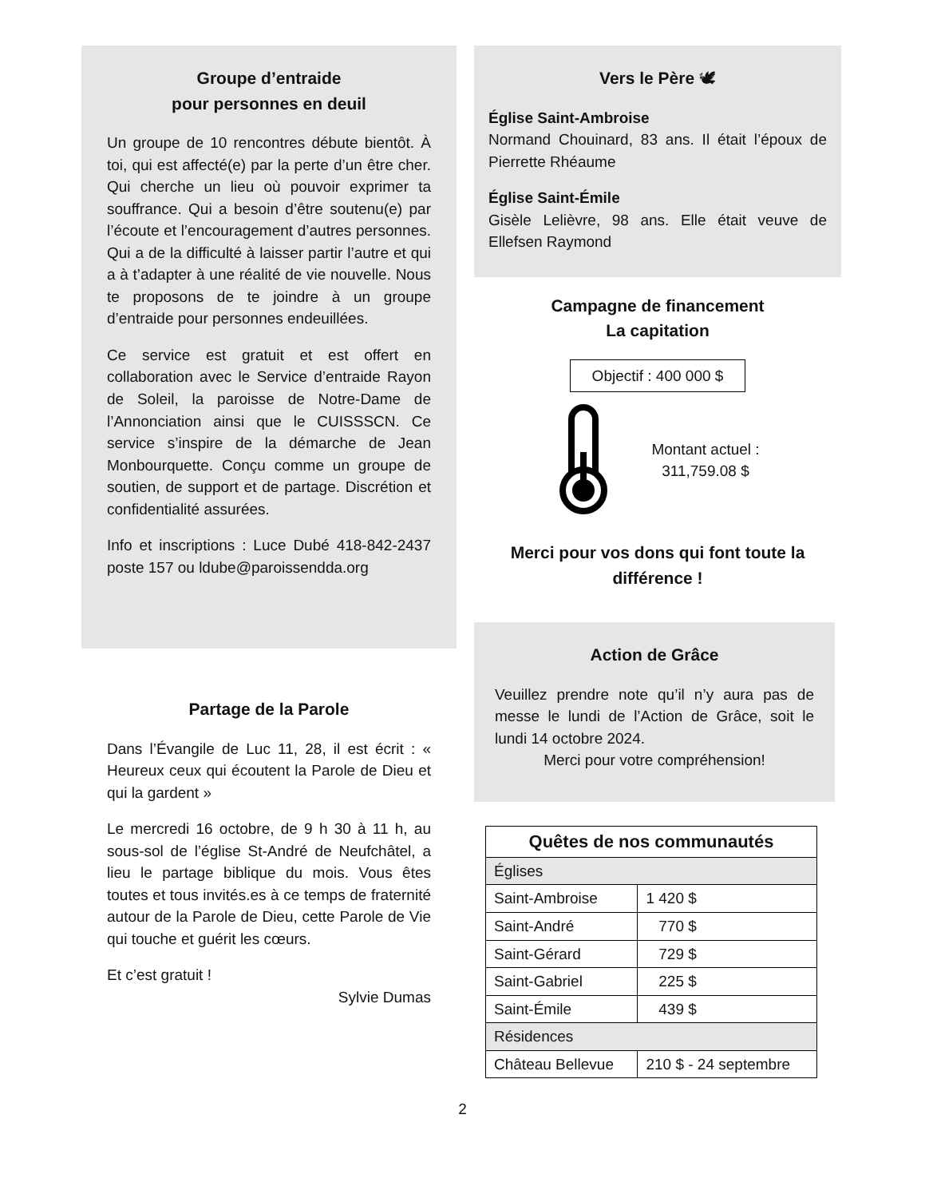Groupe d’entraide
pour personnes en deuil
Un groupe de 10 rencontres débute bientôt. À toi, qui est affecté(e) par la perte d’un être cher. Qui cherche un lieu où pouvoir exprimer ta souffrance. Qui a besoin d’être soutenu(e) par l’écoute et l’encouragement d’autres personnes. Qui a de la difficulté à laisser partir l’autre et qui a à t’adapter à une réalité de vie nouvelle. Nous te proposons de te joindre à un groupe d’entraide pour personnes endeuillées.
Ce service est gratuit et est offert en collaboration avec le Service d’entraide Rayon de Soleil, la paroisse de Notre-Dame de l’Annonciation ainsi que le CUISSSCN. Ce service s’inspire de la démarche de Jean Monbourquette. Conçu comme un groupe de soutien, de support et de partage. Discrétion et confidentialité assurées.
Info et inscriptions : Luce Dubé 418-842-2437 poste 157 ou ldube@paroissendda.org
Partage de la Parole
Dans l’Évangile de Luc 11, 28, il est écrit : « Heureux ceux qui écoutent la Parole de Dieu et qui la gardent »
Le mercredi 16 octobre, de 9 h 30 à 11 h, au sous-sol de l’église St-André de Neufchâtel, a lieu le partage biblique du mois. Vous êtes toutes et tous invités.es à ce temps de fraternité autour de la Parole de Dieu, cette Parole de Vie qui touche et guérit les cœurs.
Et c’est gratuit !
Sylvie Dumas
Vers le Père 🕊
Église Saint-Ambroise
Normand Chouinard, 83 ans. Il était l’époux de Pierrette Rhéaume
Église Saint-Émile
Gisèle Lelièvre, 98 ans. Elle était veuve de Ellefsen Raymond
Campagne de financement
La capitation
Objectif : 400 000 $
Montant actuel :
311,759.08 $
Merci pour vos dons qui font toute la différence !
Action de Grâce
Veuillez prendre note qu’il n’y aura pas de messe le lundi de l’Action de Grâce, soit le lundi 14 octobre 2024.
Merci pour votre compréhension!
| Quêtes de nos communautés | |
| --- | --- |
| Églises | |
| Saint-Ambroise | 1 420 $ |
| Saint-André | 770 $ |
| Saint-Gérard | 729 $ |
| Saint-Gabriel | 225 $ |
| Saint-Émile | 439 $ |
| Résidences | |
| Château Bellevue | 210 $ - 24 septembre |
2